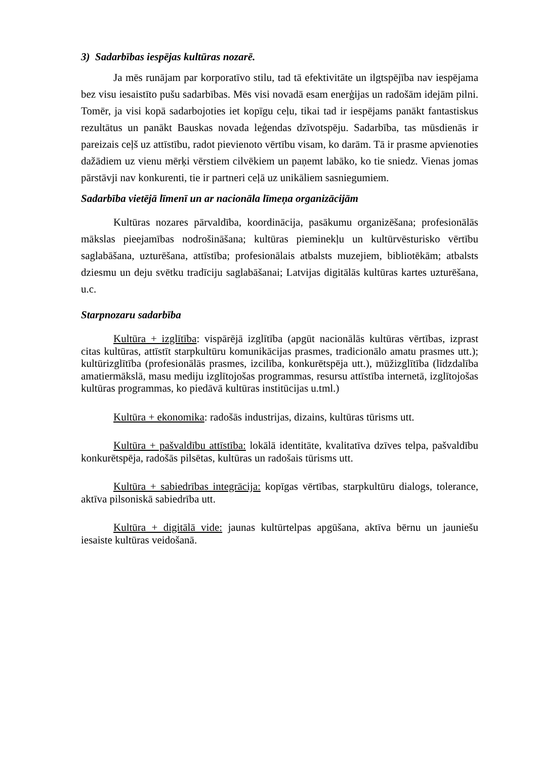3) Sadarbības iespējas kultūras nozarē.
Ja mēs runājam par korporatīvo stilu, tad tā efektivitāte un ilgtspējība nav iespējama bez visu iesaistīto pušu sadarbības. Mēs visi novadā esam enerģijas un radošām idejām pilni. Tomēr, ja visi kopā sadarbojoties iet kopīgu ceļu, tikai tad ir iespējams panākt fantastiskus rezultātus un panākt Bauskas novada leģendas dzīvotspēju. Sadarbība, tas mūsdienās ir pareizais ceļš uz attīstību, radot pievienoto vērtību visam, ko darām. Tā ir prasme apvienoties dažādiem uz vienu mērķi vērstiem cilvēkiem un paņemt labāko, ko tie sniedz. Vienas jomas pārstāvji nav konkurenti, tie ir partneri ceļā uz unikāliem sasniegumiem.
Sadarbība vietējā līmenī un ar nacionāla līmeņa organizācijām
Kultūras nozares pārvaldība, koordinācija, pasākumu organizēšana; profesionālās mākslas pieejamības nodrošināšana; kultūras pieminekļu un kultūrvēsturisko vērtību saglabāšana, uzturēšana, attīstība; profesionālais atbalsts muzejiem, bibliotēkām; atbalsts dziesmu un deju svētku tradīciju saglabāšanai; Latvijas digitālās kultūras kartes uzturēšana, u.c.
Starpnozaru sadarbība
Kultūra + izglītība: vispārējā izglītība (apgūt nacionālās kultūras vērtības, izprast citas kultūras, attīstīt starpkultūru komunikācijas prasmes, tradicionālo amatu prasmes utt.); kultūrizglītība (profesionālās prasmes, izcilība, konkurētspēja utt.), mūžizglītība (līdzdalība amatiermākslā, masu mediju izglītojošas programmas, resursu attīstība internetā, izglītojošas kultūras programmas, ko piedāvā kultūras institūcijas u.tml.)
Kultūra + ekonomika: radošās industrijas, dizains, kultūras tūrisms utt.
Kultūra + pašvaldību attīstība: lokālā identitāte, kvalitatīva dzīves telpa, pašvaldību konkurētspēja, radošās pilsētas, kultūras un radošais tūrisms utt.
Kultūra + sabiedrības integrācija: kopīgas vērtības, starpkultūru dialogs, tolerance, aktīva pilsoniskā sabiedrība utt.
Kultūra + digitālā vide: jaunas kultūrtelpas apgūšana, aktīva bērnu un jauniešu iesaiste kultūras veidošanā.